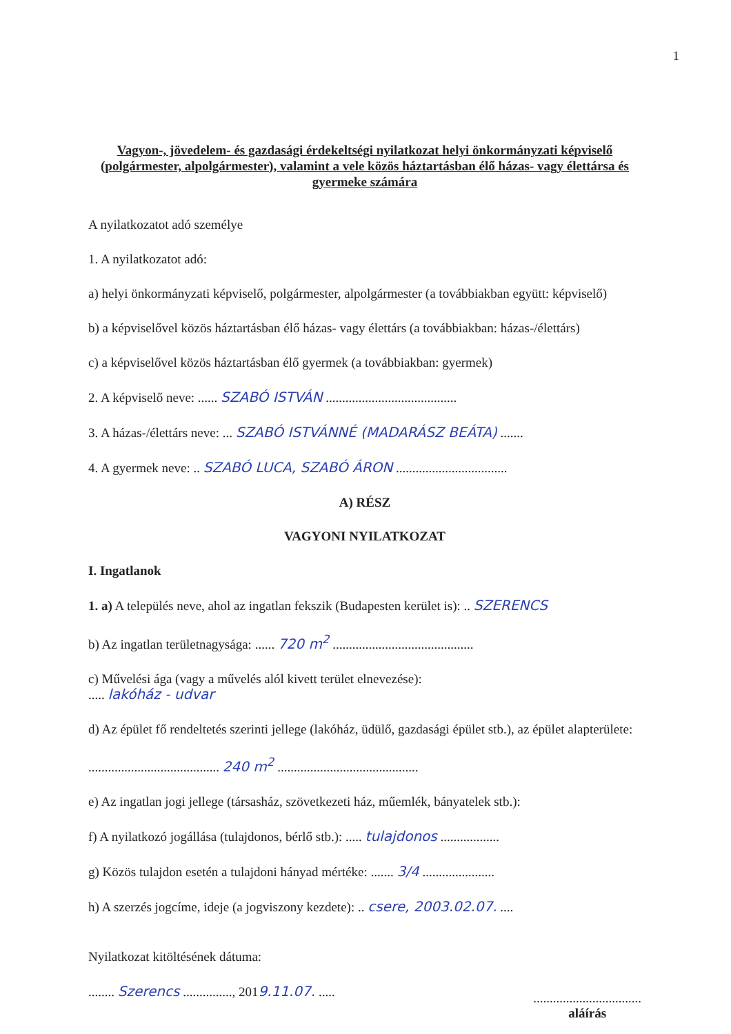1
Vagyon-, jövedelem- és gazdasági érdekeltségi nyilatkozat helyi önkormányzati képviselő (polgármester, alpolgármester), valamint a vele közös háztartásban élő házas- vagy élettársa és gyermeke számára
A nyilatkozatot adó személye
1. A nyilatkozatot adó:
a) helyi önkormányzati képviselő, polgármester, alpolgármester (a továbbiakban együtt: képviselő)
b) a képviselővel közös háztartásban élő házas- vagy élettárs (a továbbiakban: házas-/élettárs)
c) a képviselővel közös háztartásban élő gyermek (a továbbiakban: gyermek)
2. A képviselő neve: ...... SZABÓ ISTVÁN ........................................
3. A házas-/élettárs neve: ... SZABÓ ISTVÁNNÉ (MADARÁSZ BEÁTA) .......
4. A gyermek neve: .. SZABÓ LUCA, SZABÓ ÁRON ..................................
A) RÉSZ
VAGYONI NYILATKOZAT
I. Ingatlanok
1. a) A település neve, ahol az ingatlan fekszik (Budapesten kerület is): .. SZERENCS
b) Az ingatlan területnagysága: ...... 720 m<sup>2</sup> ...........................................
c) Művelési ága (vagy a művelés alól kivett terület elnevezése):
..... lakóház - udvar
d) Az épület fő rendeltetés szerinti jellege (lakóház, üdülő, gazdasági épület stb.), az épület alapterülete:
........................................ 240 m<sup>2</sup> ...........................................
e) Az ingatlan jogi jellege (társasház, szövetkezeti ház, műemlék, bányatelek stb.):
f) A nyilatkozó jogállása (tulajdonos, bérlő stb.): ..... tulajdonos ..................
g) Közös tulajdon esetén a tulajdoni hányad mértéke: ....... 3/4 ......................
h) A szerzés jogcíme, ideje (a jogviszony kezdete): .. csere, 2003.02.07. ....
Nyilatkozat kitöltésének dátuma:
........ Szerencs ..............., 2019.11.07. .....
.................................
aláírás